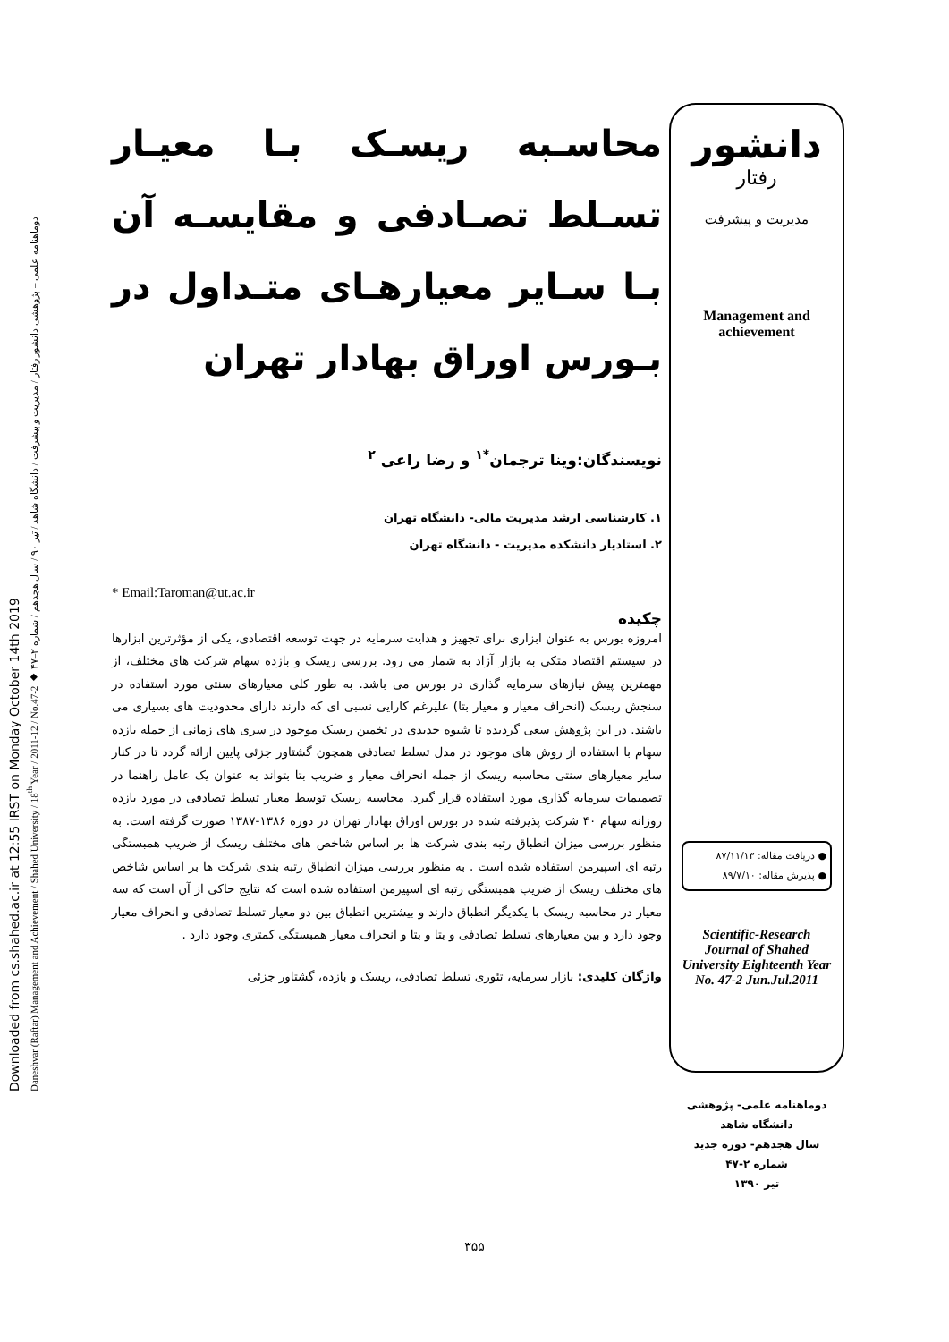Downloaded from cs.shahed.ac.ir at 12:55 IRST on Monday October 14th 2019
Daneshvar (Raftar) Management and Achievement / Shahed University / 18<sup>th</sup> Year / 2011-12 / No.47-2 ◆ دوماهنامه علمی – پژوهشی دانشور رفتار / مدیریت و پیشرفت / دانشگاه شاهد / تیر ۹۰ / سال هجدهم / شماره ۲–۴۷
محاسـبه ریسـک بـا معیـار تسـلط تصـادفی و مقایسـه آن بـا سـایر معیارهـای متـداول در بـورس اوراق بهادار تهران
نویسندگان:وینا ترجمان<sup>*۱</sup> و رضا راعی <sup>۲</sup>
۱. کارشناسی ارشد مدیریت مالی- دانشگاه تهران
۲. استادیار دانشکده مدیریت - دانشگاه تهران
* Email:Taroman@ut.ac.ir
چکیده
امروزه بورس به عنوان ابزاری برای تجهیز و هدایت سرمایه در جهت توسعه اقتصادی، یکی از مؤثرترین ابزارها در سیستم اقتصاد متکی به بازار آزاد به شمار می رود. بررسی ریسک و بازده سهام شرکت های مختلف، از مهمترین پیش نیازهای سرمایه گذاری در بورس می باشد. به طور کلی معیارهای سنتی مورد استفاده در سنجش ریسک (انحراف معیار و معیار بتا) علیرغم کارایی نسبی ای که دارند دارای محدودیت های بسیاری می باشند. در این پژوهش سعی گردیده تا شیوه جدیدی در تخمین ریسک موجود در سری های زمانی از جمله بازده سهام با استفاده از روش های موجود در مدل تسلط تصادفی همچون گشتاور جزئی پایین ارائه گردد تا در کنار سایر معیارهای سنتی محاسبه ریسک از جمله انحراف معیار و ضریب بتا بتواند به عنوان یک عامل راهنما در تصمیمات سرمایه گذاری مورد استفاده قرار گیرد. محاسبه ریسک توسط معیار تسلط تصادفی در مورد بازده روزانه سهام ۴۰ شرکت پذیرفته شده در بورس اوراق بهادار تهران در دوره ۱۳۸۶-۱۳۸۷ صورت گرفته است. به منظور بررسی میزان انطباق رتبه بندی شرکت ها بر اساس شاخص های مختلف ریسک از ضریب همبستگی رتبه ای اسپیرمن استفاده شده است . به منظور بررسی میزان انطباق رتبه بندی شرکت ها بر اساس شاخص های مختلف ریسک از ضریب همبستگی رتبه ای اسپیرمن استفاده شده است که نتایج حاکی از آن است که سه معیار در محاسبه ریسک با یکدیگر انطباق دارند و بیشترین انطباق بین دو معیار تسلط تصادفی و انحراف معیار وجود دارد و بین معیارهای تسلط تصادفی و بتا و بتا و انحراف معیار همبستگی کمتری وجود دارد .
واژگان کلیدی: بازار سرمایه، تئوری تسلط تصادفی، ریسک و بازده، گشتاور جزئی
دانشور
رفتار
مدیریت و پیشرفت
Management and achievement
● دریافت مقاله: ۸۷/۱۱/۱۳
● پذیرش مقاله: ۸۹/۷/۱۰
Scientific-Research Journal of Shahed University Eighteenth Year No. 47-2 Jun.Jul.2011
دوماهنامه علمی- پژوهشی
دانشگاه شاهد
سال هجدهم- دوره جدید
شماره ۲-۴۷
تیر ۱۳۹۰
۳۵۵